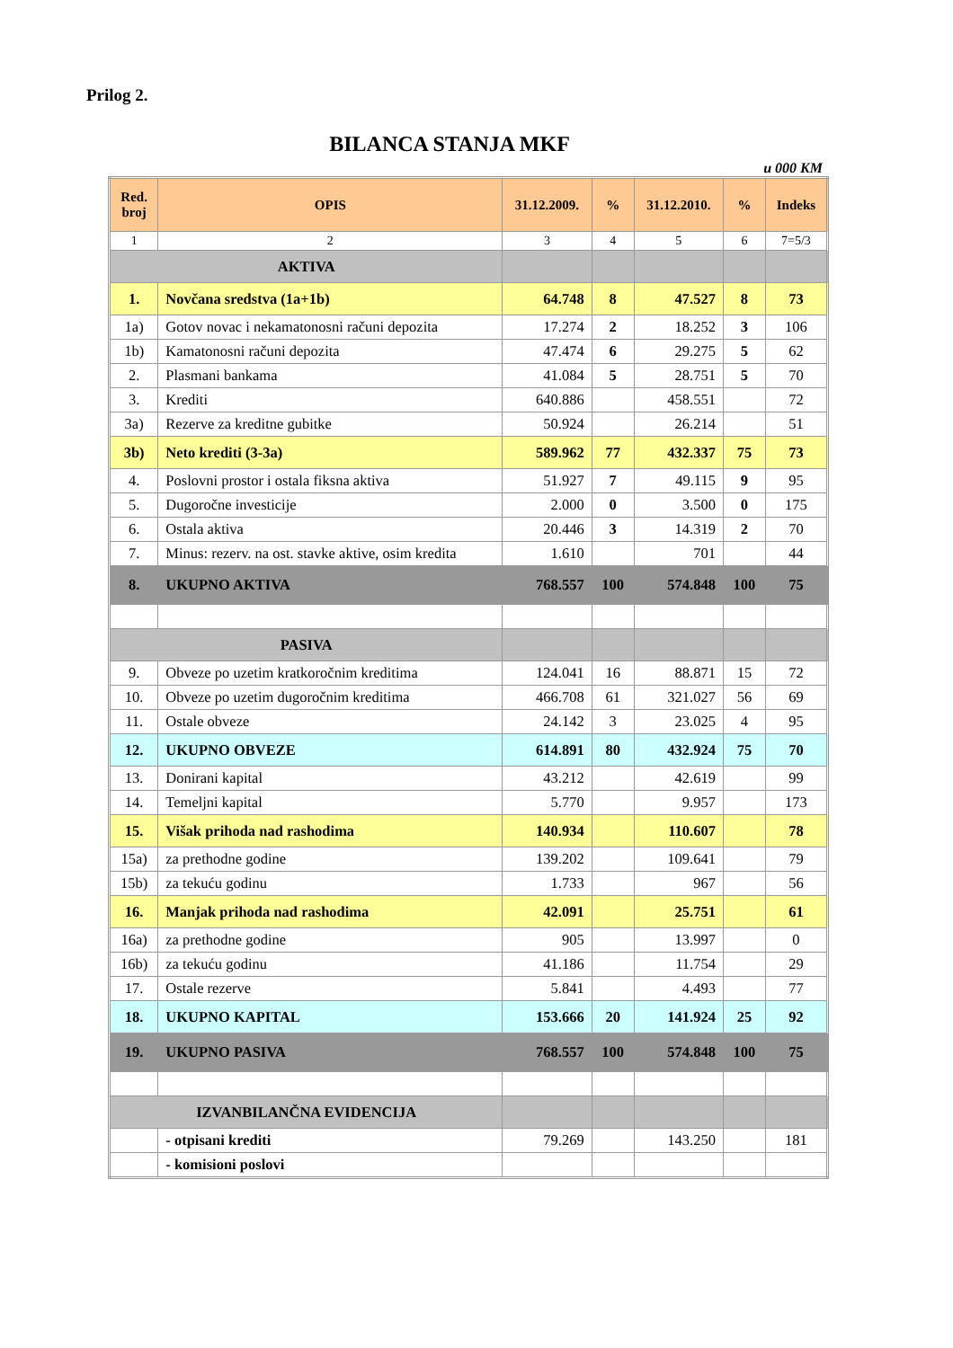Prilog 2.
BILANCA STANJA MKF
u 000 KM
| Red. broj | OPIS | 31.12.2009. | % | 31.12.2010. | % | Indeks |
| --- | --- | --- | --- | --- | --- | --- |
| 1 | 2 | 3 | 4 | 5 | 6 | 7=5/3 |
| AKTIVA | | | | | | |
| 1. | Novčana sredstva (1a+1b) | 64.748 | 8 | 47.527 | 8 | 73 |
| 1a) | Gotov novac i nekamatonosni računi depozita | 17.274 | 2 | 18.252 | 3 | 106 |
| 1b) | Kamatonosni računi depozita | 47.474 | 6 | 29.275 | 5 | 62 |
| 2. | Plasmani bankama | 41.084 | 5 | 28.751 | 5 | 70 |
| 3. | Krediti | 640.886 | | 458.551 | | 72 |
| 3a) | Rezerve za kreditne gubitke | 50.924 | | 26.214 | | 51 |
| 3b) | Neto krediti (3-3a) | 589.962 | 77 | 432.337 | 75 | 73 |
| 4. | Poslovni prostor i ostala fiksna aktiva | 51.927 | 7 | 49.115 | 9 | 95 |
| 5. | Dugoročne investicije | 2.000 | 0 | 3.500 | 0 | 175 |
| 6. | Ostala aktiva | 20.446 | 3 | 14.319 | 2 | 70 |
| 7. | Minus: rezerv. na ost. stavke aktive, osim kredita | 1.610 | | 701 | | 44 |
| 8. | UKUPNO AKTIVA | 768.557 | 100 | 574.848 | 100 | 75 |
| PASIVA | | | | | | |
| 9. | Obveze po uzetim kratkoročnim kreditima | 124.041 | 16 | 88.871 | 15 | 72 |
| 10. | Obveze po uzetim dugoročnim kreditima | 466.708 | 61 | 321.027 | 56 | 69 |
| 11. | Ostale obveze | 24.142 | 3 | 23.025 | 4 | 95 |
| 12. | UKUPNO OBVEZE | 614.891 | 80 | 432.924 | 75 | 70 |
| 13. | Donirani kapital | 43.212 | | 42.619 | | 99 |
| 14. | Temeljni kapital | 5.770 | | 9.957 | | 173 |
| 15. | Višak prihoda nad rashodima | 140.934 | | 110.607 | | 78 |
| 15a) | za prethodne godine | 139.202 | | 109.641 | | 79 |
| 15b) | za tekuću godinu | 1.733 | | 967 | | 56 |
| 16. | Manjak prihoda nad rashodima | 42.091 | | 25.751 | | 61 |
| 16a) | za prethodne godine | 905 | | 13.997 | | 0 |
| 16b) | za tekuću godinu | 41.186 | | 11.754 | | 29 |
| 17. | Ostale rezerve | 5.841 | | 4.493 | | 77 |
| 18. | UKUPNO KAPITAL | 153.666 | 20 | 141.924 | 25 | 92 |
| 19. | UKUPNO PASIVA | 768.557 | 100 | 574.848 | 100 | 75 |
| IZVANBILANČNA EVIDENCIJA | | | | | | |
| | - otpisani krediti | 79.269 | | 143.250 | | 181 |
| | - komisioni poslovi | | | | | |